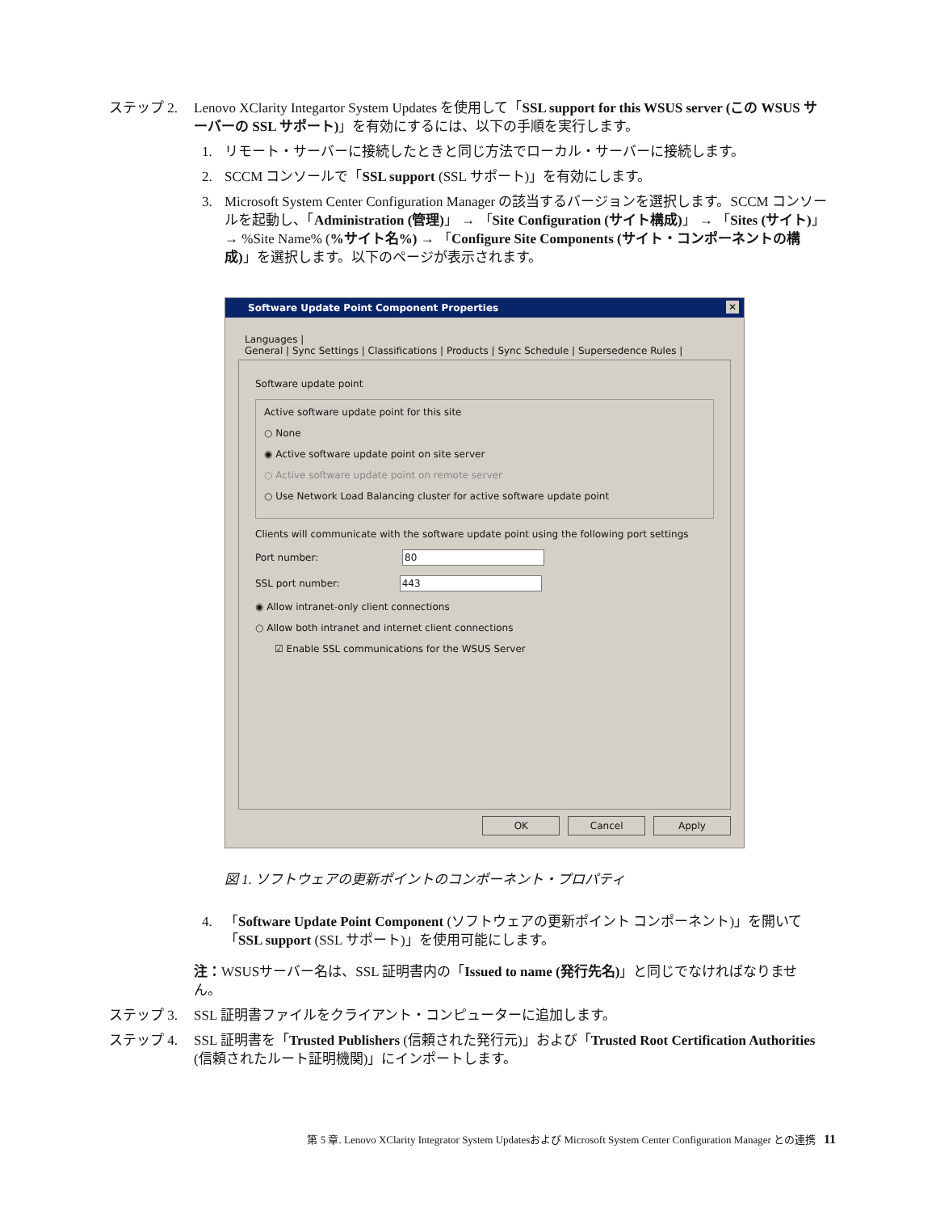ステップ 2. Lenovo XClarity Integartor System Updates を使用して「SSL support for this WSUS server (この WSUS サーバーの SSL サポート)」を有効にするには、以下の手順を実行します。
1. リモート・サーバーに接続したときと同じ方法でローカル・サーバーに接続します。
2. SCCM コンソールで「SSL support (SSL サポート)」を有効にします。
3. Microsoft System Center Configuration Manager の該当するバージョンを選択します。SCCM コンソールを起動し、「Administration (管理)」 → 「Site Configuration (サイト構成)」 → 「Sites (サイト)」 → %Site Name% (%サイト名%) → 「Configure Site Components (サイト・コンポーネントの構成)」を選択します。以下のページが表示されます。
Software Update Point Component Properties ✕
Languages |
General | Sync Settings | Classifications | Products | Sync Schedule | Supersedence Rules |
Software update point
Active software update point for this site
○ None
◉ Active software update point on site server
○ Active software update point on remote server
○ Use Network Load Balancing cluster for active software update point
Clients will communicate with the software update point using the following port settings
Port number: 80
SSL port number: 443
◉ Allow intranet-only client connections
○ Allow both intranet and internet client connections
☑ Enable SSL communications for the WSUS Server
OK Cancel Apply
図 1. ソフトウェアの更新ポイントのコンポーネント・プロパティ
4. 「Software Update Point Component (ソフトウェアの更新ポイント コンポーネント)」を開いて「SSL support (SSL サポート)」を使用可能にします。
注：WSUSサーバー名は、SSL 証明書内の「Issued to name (発行先名)」と同じでなければなりません。
ステップ 3. SSL 証明書ファイルをクライアント・コンピューターに追加します。
ステップ 4. SSL 証明書を「Trusted Publishers (信頼された発行元)」および「Trusted Root Certification Authorities (信頼されたルート証明機関)」にインポートします。
第 5 章. Lenovo XClarity Integrator System Updatesおよび Microsoft System Center Configuration Manager との連携 11